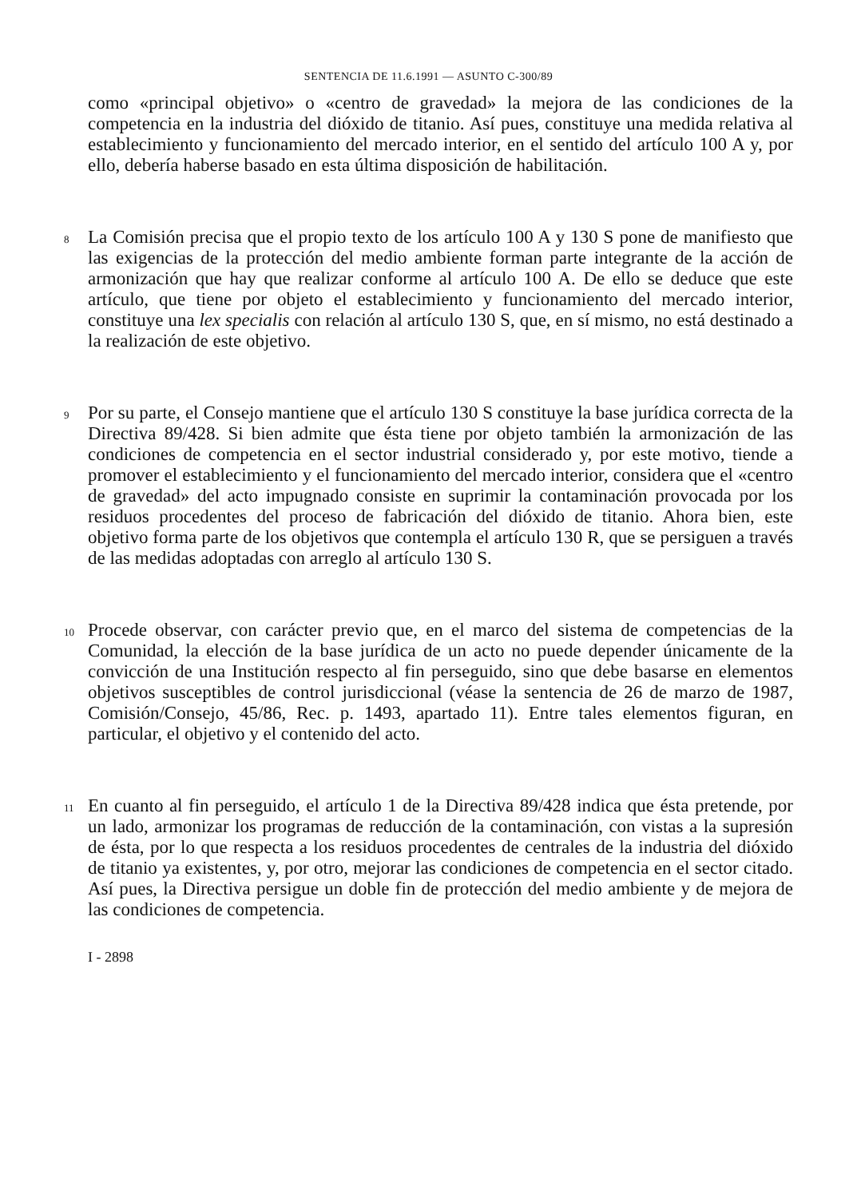SENTENCIA DE 11.6.1991 — ASUNTO C-300/89
como «principal objetivo» o «centro de gravedad» la mejora de las condiciones de la competencia en la industria del dióxido de titanio. Así pues, constituye una medida relativa al establecimiento y funcionamiento del mercado interior, en el sentido del artículo 100 A y, por ello, debería haberse basado en esta última disposición de habilitación.
8
La Comisión precisa que el propio texto de los artículo 100 A y 130 S pone de manifiesto que las exigencias de la protección del medio ambiente forman parte integrante de la acción de armonización que hay que realizar conforme al artículo 100 A. De ello se deduce que este artículo, que tiene por objeto el establecimiento y funcionamiento del mercado interior, constituye una lex specialis con relación al artículo 130 S, que, en sí mismo, no está destinado a la realización de este objetivo.
9
Por su parte, el Consejo mantiene que el artículo 130 S constituye la base jurídica correcta de la Directiva 89/428. Si bien admite que ésta tiene por objeto también la armonización de las condiciones de competencia en el sector industrial considerado y, por este motivo, tiende a promover el establecimiento y el funcionamiento del mercado interior, considera que el «centro de gravedad» del acto impugnado consiste en suprimir la contaminación provocada por los residuos procedentes del proceso de fabricación del dióxido de titanio. Ahora bien, este objetivo forma parte de los objetivos que contempla el artículo 130 R, que se persiguen a través de las medidas adoptadas con arreglo al artículo 130 S.
10
Procede observar, con carácter previo que, en el marco del sistema de competencias de la Comunidad, la elección de la base jurídica de un acto no puede depender únicamente de la convicción de una Institución respecto al fin perseguido, sino que debe basarse en elementos objetivos susceptibles de control jurisdiccional (véase la sentencia de 26 de marzo de 1987, Comisión/Consejo, 45/86, Rec. p. 1493, apartado 11). Entre tales elementos figuran, en particular, el objetivo y el contenido del acto.
11
En cuanto al fin perseguido, el artículo 1 de la Directiva 89/428 indica que ésta pretende, por un lado, armonizar los programas de reducción de la contaminación, con vistas a la supresión de ésta, por lo que respecta a los residuos procedentes de centrales de la industria del dióxido de titanio ya existentes, y, por otro, mejorar las condiciones de competencia en el sector citado. Así pues, la Directiva persigue un doble fin de protección del medio ambiente y de mejora de las condiciones de competencia.
I - 2898